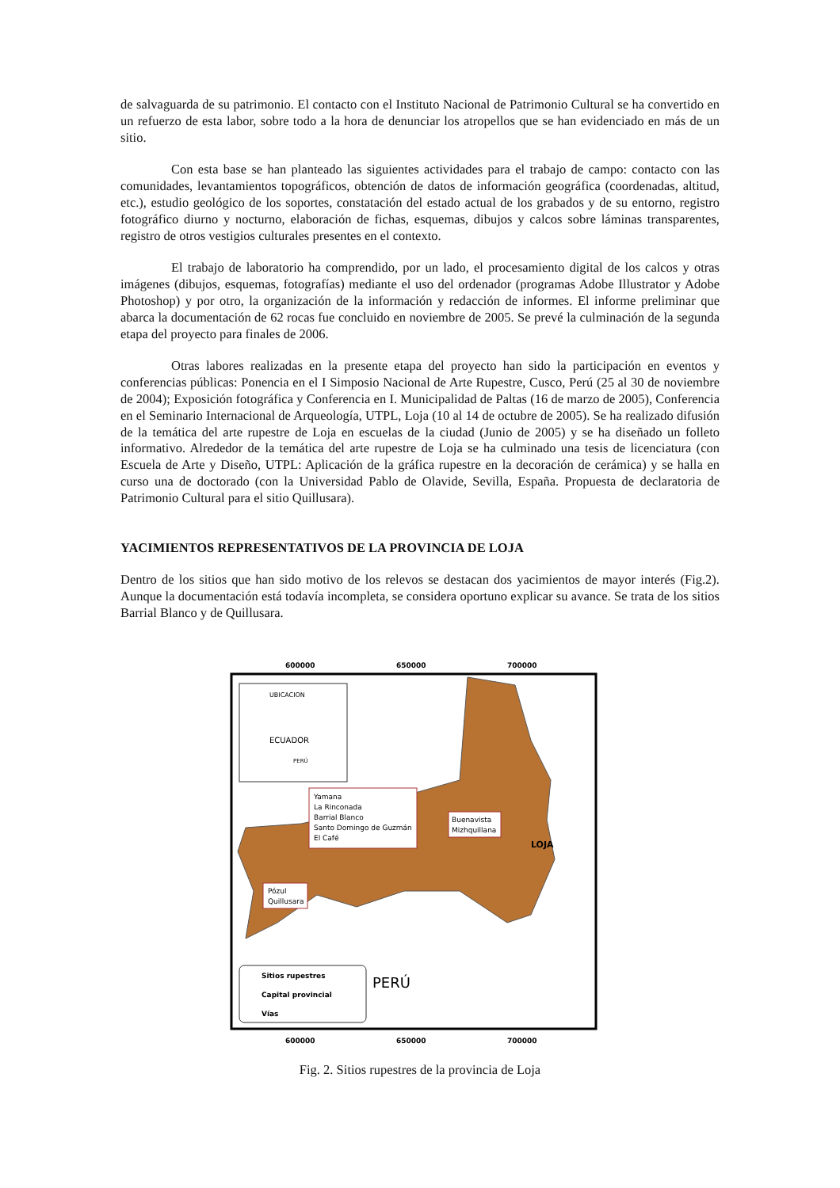de salvaguarda de su patrimonio. El contacto con el Instituto Nacional de Patrimonio Cultural se ha convertido en un refuerzo de esta labor, sobre todo a la hora de denunciar los atropellos que se han evidenciado en más de un sitio.
Con esta base se han planteado las siguientes actividades para el trabajo de campo: contacto con las comunidades, levantamientos topográficos, obtención de datos de información geográfica (coordenadas, altitud, etc.), estudio geológico de los soportes, constatación del estado actual de los grabados y de su entorno, registro fotográfico diurno y nocturno, elaboración de fichas, esquemas, dibujos y calcos sobre láminas transparentes, registro de otros vestigios culturales presentes en el contexto.
El trabajo de laboratorio ha comprendido, por un lado, el procesamiento digital de los calcos y otras imágenes (dibujos, esquemas, fotografías) mediante el uso del ordenador (programas Adobe Illustrator y Adobe Photoshop) y por otro, la organización de la información y redacción de informes. El informe preliminar que abarca la documentación de 62 rocas fue concluido en noviembre de 2005. Se prevé la culminación de la segunda etapa del proyecto para finales de 2006.
Otras labores realizadas en la presente etapa del proyecto han sido la participación en eventos y conferencias públicas: Ponencia en el I Simposio Nacional de Arte Rupestre, Cusco, Perú (25 al 30 de noviembre de 2004); Exposición fotográfica y Conferencia en I. Municipalidad de Paltas (16 de marzo de 2005), Conferencia en el Seminario Internacional de Arqueología, UTPL, Loja (10 al 14 de octubre de 2005). Se ha realizado difusión de la temática del arte rupestre de Loja en escuelas de la ciudad (Junio de 2005) y se ha diseñado un folleto informativo. Alrededor de la temática del arte rupestre de Loja se ha culminado una tesis de licenciatura (con Escuela de Arte y Diseño, UTPL: Aplicación de la gráfica rupestre en la decoración de cerámica) y se halla en curso una de doctorado (con la Universidad Pablo de Olavide, Sevilla, España. Propuesta de declaratoria de Patrimonio Cultural para el sitio Quillusara).
YACIMIENTOS REPRESENTATIVOS DE LA PROVINCIA DE LOJA
Dentro de los sitios que han sido motivo de los relevos se destacan dos yacimientos de mayor interés (Fig.2). Aunque la documentación está todavía incompleta, se considera oportuno explicar su avance. Se trata de los sitios Barrial Blanco y de Quillusara.
600000
650000
700000
UBICACION
ECUADOR
PERÚ
Yamana
La Rinconada
Barrial Blanco
Santo Domingo de Guzmán
El Café
Buenavista
Mizhquillana
Pózul
Quillusara
LOJA
PERÚ
Sitios rupestres
Capital provincial
Vías
600000
650000
700000
Fig. 2. Sitios rupestres de la provincia de Loja